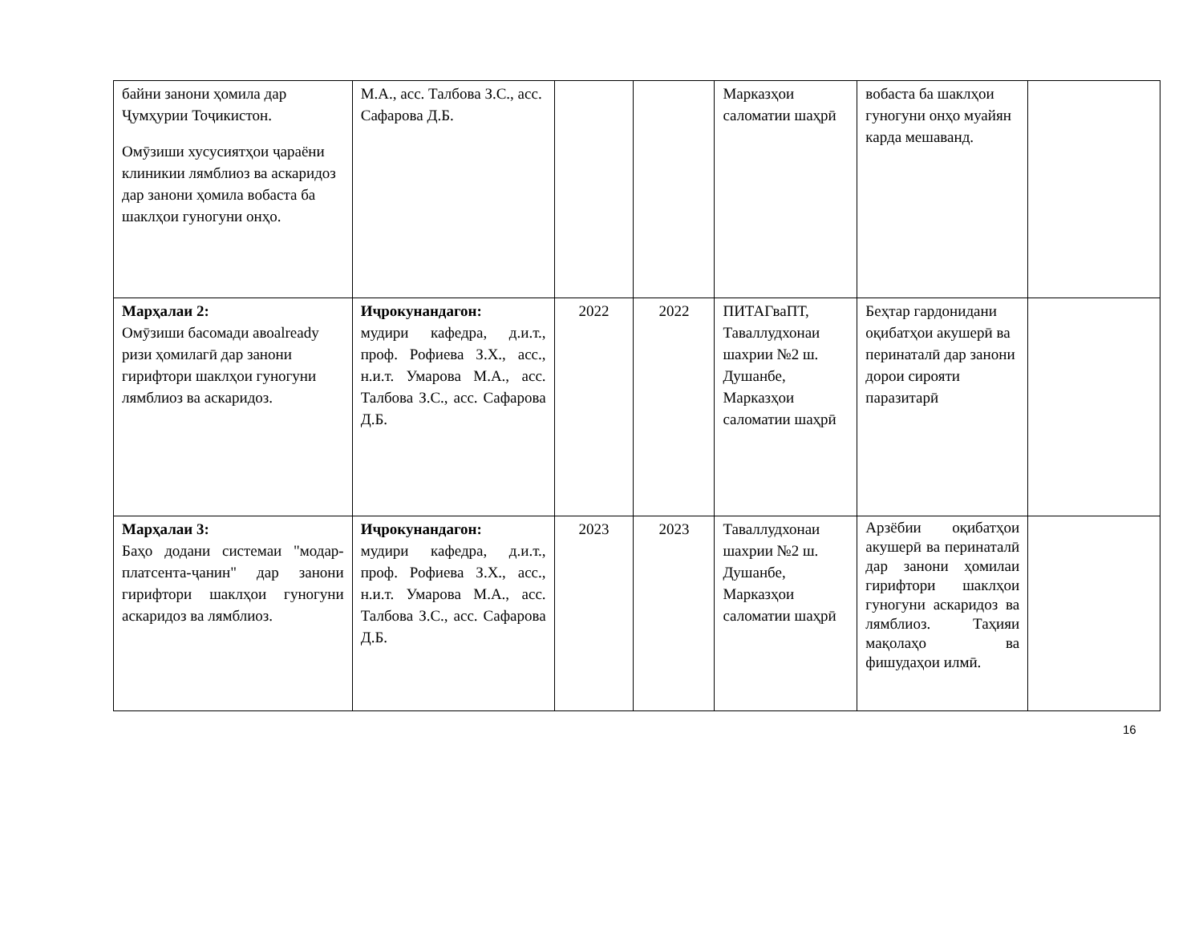| байни занони ҳомила дар Ҷумҳурии Тоҷикистон. Омӯзиши хусусиятҳои ҷараёни клиникии лямблиоз ва аскаридоз дар занони ҳомила вобаста ба шаклҳои гуногуни онҳо. | М.А., асс. Талбова З.С., асс. Сафарова Д.Б. | | | Марказҳои саломатии шаҳрӣ | вобаста ба шаклҳои гуногуни онҳо муайян карда мешаванд. | |
| Марҳалаи 2: Омӯзиши басомади авоalready ризи ҳомилагӣ дар занони гирифтори шаклҳои гуногуни лямблиоз ва аскаридоз. | Иҷрокунандагон: мудири кафедра, д.и.т., проф. Рофиева З.Х., асс., н.и.т. Умарова М.А., асс. Талбова З.С., асс. Сафарова Д.Б. | 2022 | 2022 | ПИТАГваПТ, Таваллудхонаи шахрии №2 ш. Душанбе, Марказҳои саломатии шаҳрӣ | Беҳтар гардонидани оқибатҳои акушерӣ ва перинаталӣ дар занони дорои сирояти паразитарӣ | |
| Марҳалаи 3: Баҳо додани системаи "модар-платсента-ҷанин" дар занони гирифтори шаклҳои гуногуни аскаридоз ва лямблиоз. | Иҷрокунандагон: мудири кафедра, д.и.т., проф. Рофиева З.Х., асс., н.и.т. Умарова М.А., асс. Талбова З.С., асс. Сафарова Д.Б. | 2023 | 2023 | Таваллудхонаи шахрии №2 ш. Душанбе, Марказҳои саломатии шаҳрӣ | Арзёбии оқибатҳои акушерӣ ва перинаталӣ дар занони ҳомилаи гирифтори шаклҳои гуногуни аскаридоз ва лямблиоз. Таҳияи мақолаҳо ва фишудаҳои илмӣ. | |
16